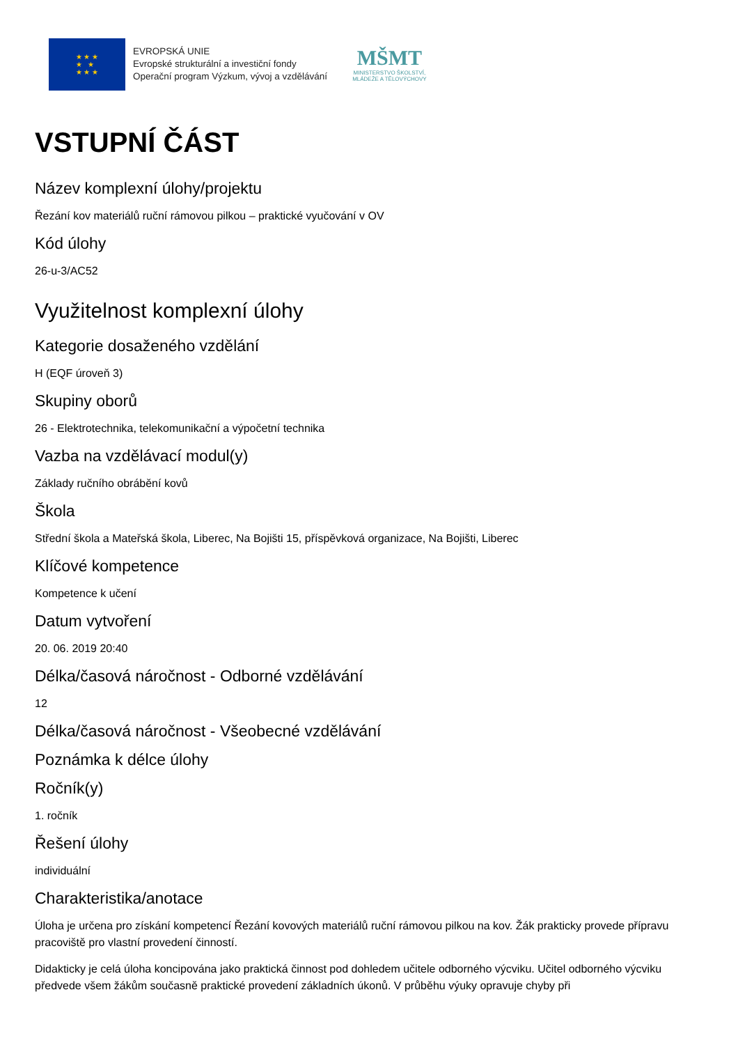★ ★ ★
★ ★
★ ★ ★
EVROPSKÁ UNIE
Evropské strukturální a investiční fondy
Operační program Výzkum, vývoj a vzdělávání
MŠMT
MINISTERSTVO ŠKOLSTVÍ,
MLÁDEŽE A TĚLOVÝCHOVY
VSTUPNÍ ČÁST
Název komplexní úlohy/projektu
Řezání kov materiálů ruční rámovou pilkou – praktické vyučování v OV
Kód úlohy
26-u-3/AC52
Využitelnost komplexní úlohy
Kategorie dosaženého vzdělání
H (EQF úroveň 3)
Skupiny oborů
26 - Elektrotechnika, telekomunikační a výpočetní technika
Vazba na vzdělávací modul(y)
Základy ručního obrábění kovů
Škola
Střední škola a Mateřská škola, Liberec, Na Bojišti 15, příspěvková organizace, Na Bojišti, Liberec
Klíčové kompetence
Kompetence k učení
Datum vytvoření
20. 06. 2019 20:40
Délka/časová náročnost - Odborné vzdělávání
12
Délka/časová náročnost - Všeobecné vzdělávání
Poznámka k délce úlohy
Ročník(y)
1. ročník
Řešení úlohy
individuální
Charakteristika/anotace
Úloha je určena pro získání kompetencí Řezání kovových materiálů ruční rámovou pilkou na kov. Žák prakticky provede přípravu pracoviště pro vlastní provedení činností.
Didakticky je celá úloha koncipována jako praktická činnost pod dohledem učitele odborného výcviku. Učitel odborného výcviku předvede všem žákům současně praktické provedení základních úkonů. V průběhu výuky opravuje chyby při